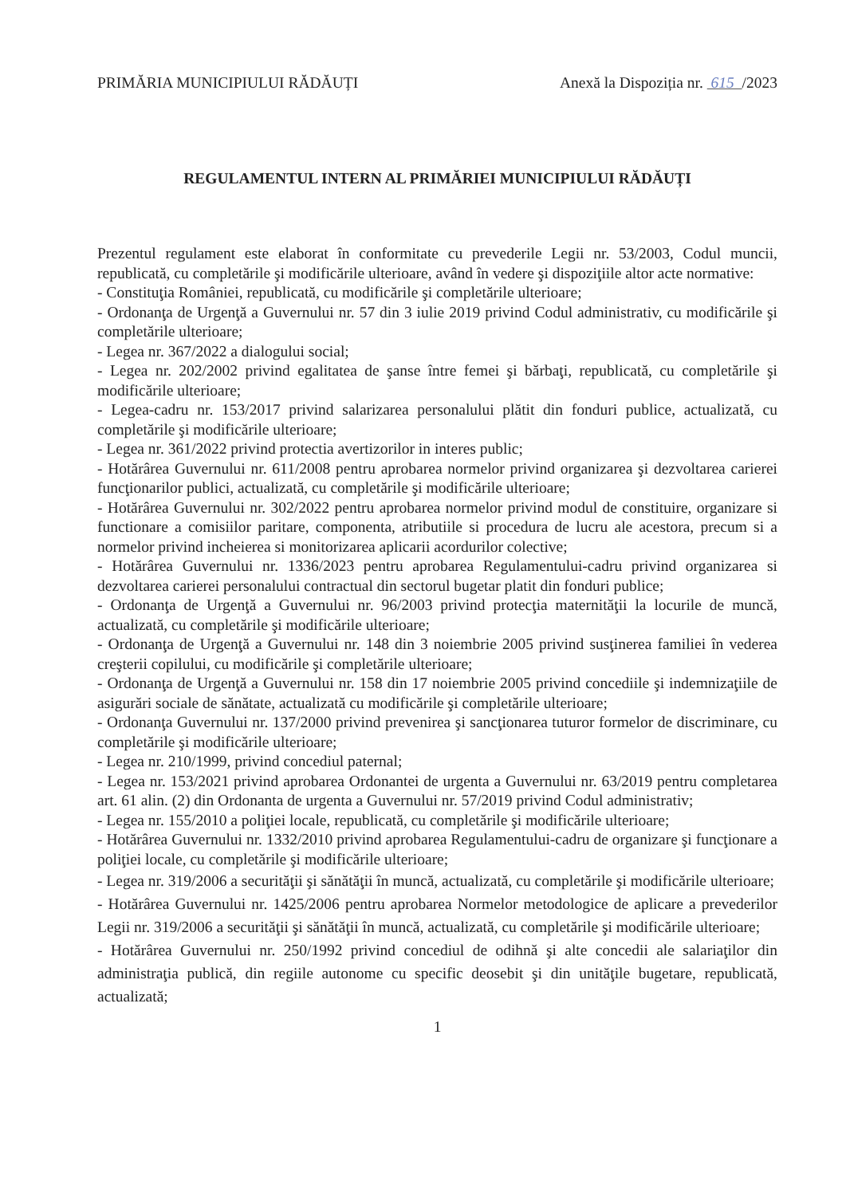PRIMĂRIA MUNICIPIULUI RĂDĂUȚI Anexă la Dispoziția nr. 615 /2023
REGULAMENTUL INTERN AL PRIMĂRIEI MUNICIPIULUI RĂDĂUȚI
Prezentul regulament este elaborat în conformitate cu prevederile Legii nr. 53/2003, Codul muncii, republicată, cu completările şi modificările ulterioare, având în vedere şi dispoziţiile altor acte normative:
- Constituţia României, republicată, cu modificările şi completările ulterioare;
- Ordonanţa de Urgenţă a Guvernului nr. 57 din 3 iulie 2019 privind Codul administrativ, cu modificările şi completările ulterioare;
- Legea nr. 367/2022 a dialogului social;
- Legea nr. 202/2002 privind egalitatea de şanse între femei şi bărbaţi, republicată, cu completările şi modificările ulterioare;
- Legea-cadru nr. 153/2017 privind salarizarea personalului plătit din fonduri publice, actualizată, cu completările şi modificările ulterioare;
- Legea nr. 361/2022 privind protectia avertizorilor in interes public;
- Hotărârea Guvernului nr. 611/2008 pentru aprobarea normelor privind organizarea şi dezvoltarea carierei funcţionarilor publici, actualizată, cu completările şi modificările ulterioare;
- Hotărârea Guvernului nr. 302/2022 pentru aprobarea normelor privind modul de constituire, organizare si functionare a comisiilor paritare, componenta, atributiile si procedura de lucru ale acestora, precum si a normelor privind incheierea si monitorizarea aplicarii acordurilor colective;
- Hotărârea Guvernului nr. 1336/2023 pentru aprobarea Regulamentului-cadru privind organizarea si dezvoltarea carierei personalului contractual din sectorul bugetar platit din fonduri publice;
- Ordonanţa de Urgenţă a Guvernului nr. 96/2003 privind protecţia maternităţii la locurile de muncă, actualizată, cu completările şi modificările ulterioare;
- Ordonanţa de Urgenţă a Guvernului nr. 148 din 3 noiembrie 2005 privind susţinerea familiei în vederea creşterii copilului, cu modificările şi completările ulterioare;
- Ordonanţa de Urgenţă a Guvernului nr. 158 din 17 noiembrie 2005 privind concediile şi indemnizaţiile de asigurări sociale de sănătate, actualizată cu modificările şi completările ulterioare;
- Ordonanţa Guvernului nr. 137/2000 privind prevenirea şi sancţionarea tuturor formelor de discriminare, cu completările şi modificările ulterioare;
- Legea nr. 210/1999, privind concediul paternal;
- Legea nr. 153/2021 privind aprobarea Ordonantei de urgenta a Guvernului nr. 63/2019 pentru completarea art. 61 alin. (2) din Ordonanta de urgenta a Guvernului nr. 57/2019 privind Codul administrativ;
- Legea nr. 155/2010 a poliţiei locale, republicată, cu completările şi modificările ulterioare;
- Hotărârea Guvernului nr. 1332/2010 privind aprobarea Regulamentului-cadru de organizare şi funcţionare a poliţiei locale, cu completările şi modificările ulterioare;
- Legea nr. 319/2006 a securităţii şi sănătăţii în muncă, actualizată, cu completările şi modificările ulterioare;
- Hotărârea Guvernului nr. 1425/2006 pentru aprobarea Normelor metodologice de aplicare a prevederilor Legii nr. 319/2006 a securităţii şi sănătăţii în muncă, actualizată, cu completările şi modificările ulterioare;
- Hotărârea Guvernului nr. 250/1992 privind concediul de odihnă şi alte concedii ale salariaţilor din administraţia publică, din regiile autonome cu specific deosebit şi din unităţile bugetare, republicată, actualizată;
1